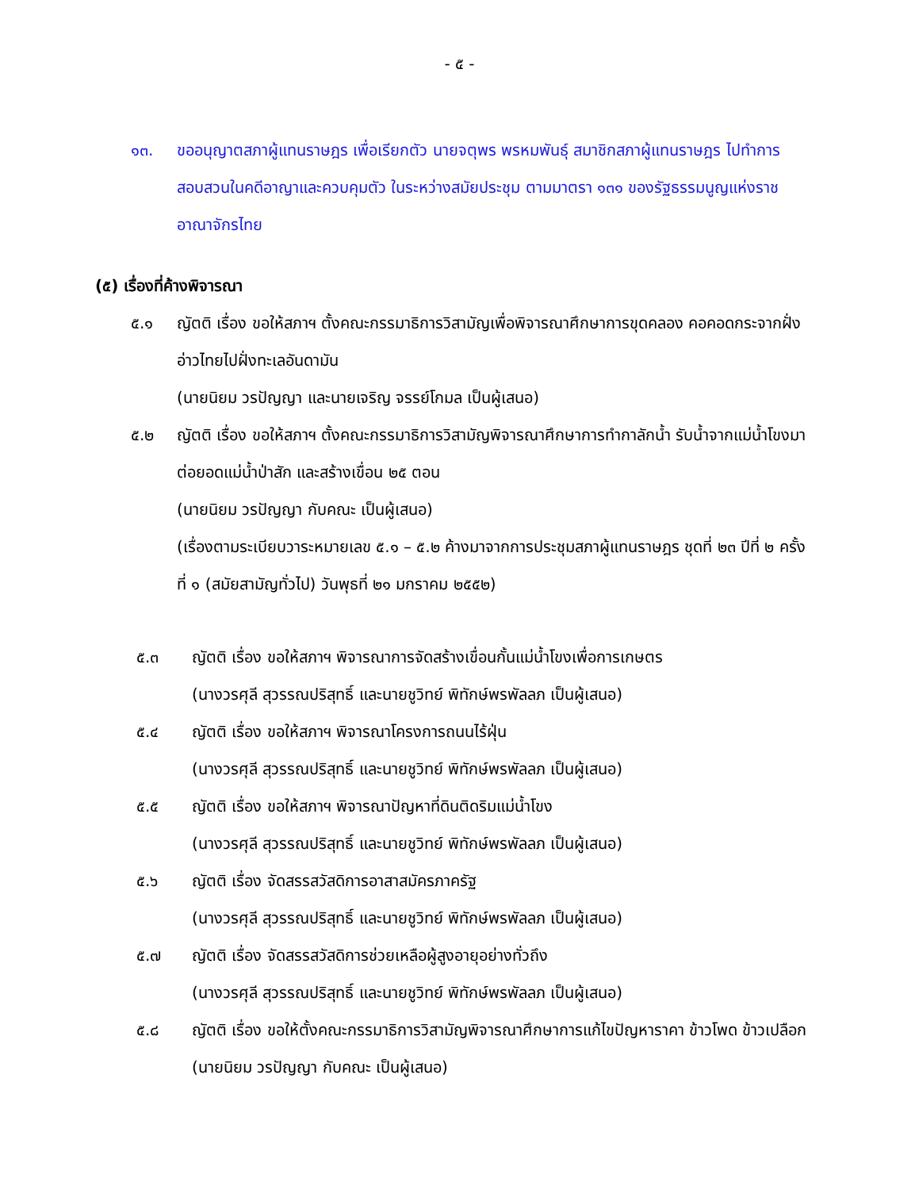- ๕ -
๑๓. ขออนุญาตสภาผู้แทนราษฎร เพื่อเรียกตัว นายจตุพร พรหมพันธุ์ สมาชิกสภาผู้แทนราษฎร ไปทำการสอบสวนในคดีอาญาและควบคุมตัว ในระหว่างสมัยประชุม ตามมาตรา ๑๓๑ ของรัฐธรรมนูญแห่งราชอาณาจักรไทย
(๕) เรื่องที่ค้างพิจารณา
๕.๑ ญัตติ เรื่อง ขอให้สภาฯ ตั้งคณะกรรมาธิการวิสามัญเพื่อพิจารณาศึกษาการขุดคลอง คอคอดกระจากฝั่งอ่าวไทยไปฝั่งทะเลอันดามัน
(นายนิยม วรปัญญา และนายเจริญ จรรย์โกมล เป็นผู้เสนอ)
๕.๒ ญัตติ เรื่อง ขอให้สภาฯ ตั้งคณะกรรมาธิการวิสามัญพิจารณาศึกษาการทำกาลักน้ำ รับน้ำจากแม่น้ำโขงมาต่อยอดแม่น้ำป่าสัก และสร้างเขื่อน ๒๕ ตอน
(นายนิยม วรปัญญา กับคณะ เป็นผู้เสนอ)
(เรื่องตามระเบียบวาระหมายเลข ๕.๑ – ๕.๒ ค้างมาจากการประชุมสภาผู้แทนราษฎร ชุดที่ ๒๓ ปีที่ ๒ ครั้งที่ ๑ (สมัยสามัญทั่วไป) วันพุธที่ ๒๑ มกราคม ๒๕๕๒)
๕.๓ ญัตติ เรื่อง ขอให้สภาฯ พิจารณาการจัดสร้างเขื่อนกั้นแม่น้ำโขงเพื่อการเกษตร
(นางวรศุลี สุวรรณปริสุทธิ์ และนายชูวิทย์ พิทักษ์พรพัลลภ เป็นผู้เสนอ)
๕.๔ ญัตติ เรื่อง ขอให้สภาฯ พิจารณาโครงการถนนไร้ฝุ่น
(นางวรศุลี สุวรรณปริสุทธิ์ และนายชูวิทย์ พิทักษ์พรพัลลภ เป็นผู้เสนอ)
๕.๕ ญัตติ เรื่อง ขอให้สภาฯ พิจารณาปัญหาที่ดินติดริมแม่น้ำโขง
(นางวรศุลี สุวรรณปริสุทธิ์ และนายชูวิทย์ พิทักษ์พรพัลลภ เป็นผู้เสนอ)
๕.๖ ญัตติ เรื่อง จัดสรรสวัสดิการอาสาสมัครภาครัฐ
(นางวรศุลี สุวรรณปริสุทธิ์ และนายชูวิทย์ พิทักษ์พรพัลลภ เป็นผู้เสนอ)
๕.๗ ญัตติ เรื่อง จัดสรรสวัสดิการช่วยเหลือผู้สูงอายุอย่างทั่วถึง
(นางวรศุลี สุวรรณปริสุทธิ์ และนายชูวิทย์ พิทักษ์พรพัลลภ เป็นผู้เสนอ)
๕.๘ ญัตติ เรื่อง ขอให้ตั้งคณะกรรมาธิการวิสามัญพิจารณาศึกษาการแก้ไขปัญหาราคา ข้าวโพด ข้าวเปลือก
(นายนิยม วรปัญญา กับคณะ เป็นผู้เสนอ)